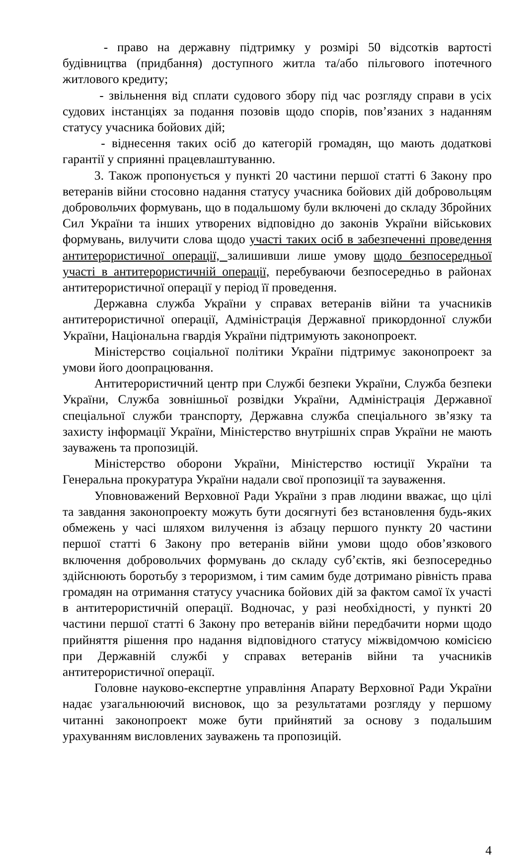- право на державну підтримку у розмірі 50 відсотків вартості будівництва (придбання) доступного житла та/або пільгового іпотечного житлового кредиту;
- звільнення від сплати судового збору під час розгляду справи в усіх судових інстанціях за подання позовів щодо спорів, пов’язаних з наданням статусу учасника бойових дій;
- віднесення таких осіб до категорій громадян, що мають додаткові гарантії у сприянні працевлаштуванню.
3. Також пропонується у пункті 20 частини першої статті 6 Закону про ветеранів війни стосовно надання статусу учасника бойових дій добровольцям добровольчих формувань, що в подальшому були включені до складу Збройних Сил України та інших утворених відповідно до законів України військових формувань, вилучити слова щодо участі таких осіб в забезпеченні проведення антитерористичної операції, залишивши лише умову щодо безпосередньої участі в антитерористичній операції, перебуваючи безпосередньо в районах антитерористичної операції у період її проведення.
Державна служба України у справах ветеранів війни та учасників антитерористичної операції, Адміністрація Державної прикордонної служби України, Національна гвардія України підтримують законопроект.
Міністерство соціальної політики України підтримує законопроект за умови його доопрацювання.
Антитерористичний центр при Службі безпеки України, Служба безпеки України, Служба зовнішньої розвідки України, Адміністрація Державної спеціальної служби транспорту, Державна служба спеціального зв’язку та захисту інформації України, Міністерство внутрішніх справ України не мають зауважень та пропозицій.
Міністерство оборони України, Міністерство юстиції України та Генеральна прокуратура України надали свої пропозиції та зауваження.
Уповноважений Верховної Ради України з прав людини вважає, що цілі та завдання законопроекту можуть бути досягнуті без встановлення будь-яких обмежень у часі шляхом вилучення із абзацу першого пункту 20 частини першої статті 6 Закону про ветеранів війни умови щодо обов’язкового включення добровольчих формувань до складу суб’єктів, які безпосередньо здійснюють боротьбу з тероризмом, і тим самим буде дотримано рівність права громадян на отримання статусу учасника бойових дій за фактом самої їх участі в антитерористичній операції. Водночас, у разі необхідності, у пункті 20 частини першої статті 6 Закону про ветеранів війни передбачити норми щодо прийняття рішення про надання відповідного статусу міжвідомчою комісією при Державній службі у справах ветеранів війни та учасників антитерористичної операції.
Головне науково-експертне управління Апарату Верховної Ради України надає узагальнюючий висновок, що за результатами розгляду у першому читанні законопроект може бути прийнятий за основу з подальшим урахуванням висловлених зауважень та пропозицій.
4